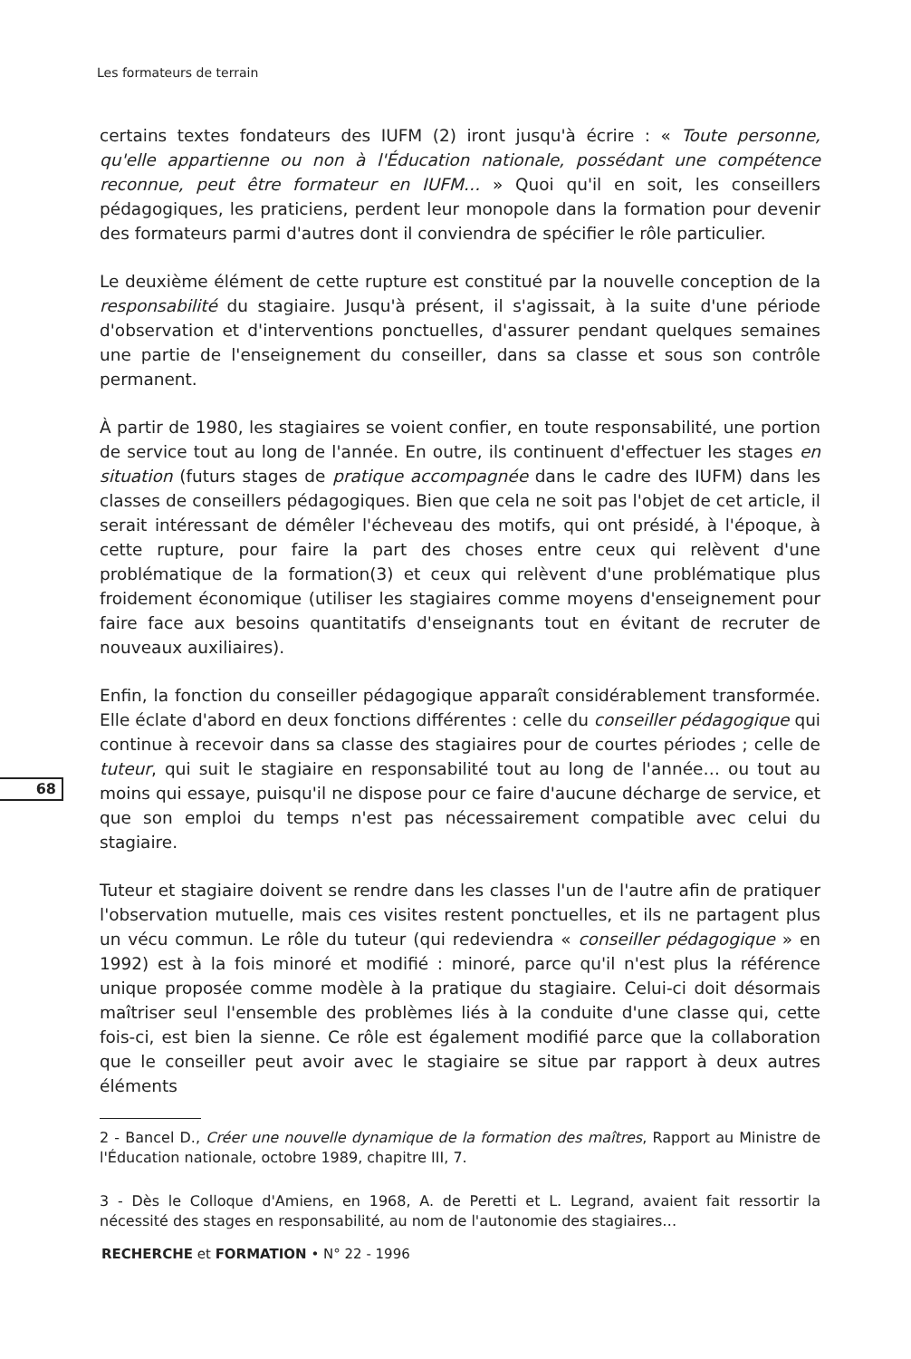Les formateurs de terrain
68
certains textes fondateurs des IUFM (2) iront jusqu'à écrire : « Toute personne, qu'elle appartienne ou non à l'Éducation nationale, possédant une compétence reconnue, peut être formateur en IUFM… » Quoi qu'il en soit, les conseillers pédagogiques, les praticiens, perdent leur monopole dans la formation pour devenir des formateurs parmi d'autres dont il conviendra de spécifier le rôle particulier.
Le deuxième élément de cette rupture est constitué par la nouvelle conception de la responsabilité du stagiaire. Jusqu'à présent, il s'agissait, à la suite d'une période d'observation et d'interventions ponctuelles, d'assurer pendant quelques semaines une partie de l'enseignement du conseiller, dans sa classe et sous son contrôle permanent.
À partir de 1980, les stagiaires se voient confier, en toute responsabilité, une portion de service tout au long de l'année. En outre, ils continuent d'effectuer les stages en situation (futurs stages de pratique accompagnée dans le cadre des IUFM) dans les classes de conseillers pédagogiques. Bien que cela ne soit pas l'objet de cet article, il serait intéressant de démêler l'écheveau des motifs, qui ont présidé, à l'époque, à cette rupture, pour faire la part des choses entre ceux qui relèvent d'une problématique de la formation(3) et ceux qui relèvent d'une problématique plus froidement économique (utiliser les stagiaires comme moyens d'enseignement pour faire face aux besoins quantitatifs d'enseignants tout en évitant de recruter de nouveaux auxiliaires).
Enfin, la fonction du conseiller pédagogique apparaît considérablement transformée. Elle éclate d'abord en deux fonctions différentes : celle du conseiller pédagogique qui continue à recevoir dans sa classe des stagiaires pour de courtes périodes ; celle de tuteur, qui suit le stagiaire en responsabilité tout au long de l'année… ou tout au moins qui essaye, puisqu'il ne dispose pour ce faire d'aucune décharge de service, et que son emploi du temps n'est pas nécessairement compatible avec celui du stagiaire.
Tuteur et stagiaire doivent se rendre dans les classes l'un de l'autre afin de pratiquer l'observation mutuelle, mais ces visites restent ponctuelles, et ils ne partagent plus un vécu commun. Le rôle du tuteur (qui redeviendra « conseiller pédagogique » en 1992) est à la fois minoré et modifié : minoré, parce qu'il n'est plus la référence unique proposée comme modèle à la pratique du stagiaire. Celui-ci doit désormais maîtriser seul l'ensemble des problèmes liés à la conduite d'une classe qui, cette fois-ci, est bien la sienne. Ce rôle est également modifié parce que la collaboration que le conseiller peut avoir avec le stagiaire se situe par rapport à deux autres éléments
2 - Bancel D., Créer une nouvelle dynamique de la formation des maîtres, Rapport au Ministre de l'Éducation nationale, octobre 1989, chapitre III, 7.
3 - Dès le Colloque d'Amiens, en 1968, A. de Peretti et L. Legrand, avaient fait ressortir la nécessité des stages en responsabilité, au nom de l'autonomie des stagiaires…
RECHERCHE et FORMATION • N° 22 - 1996